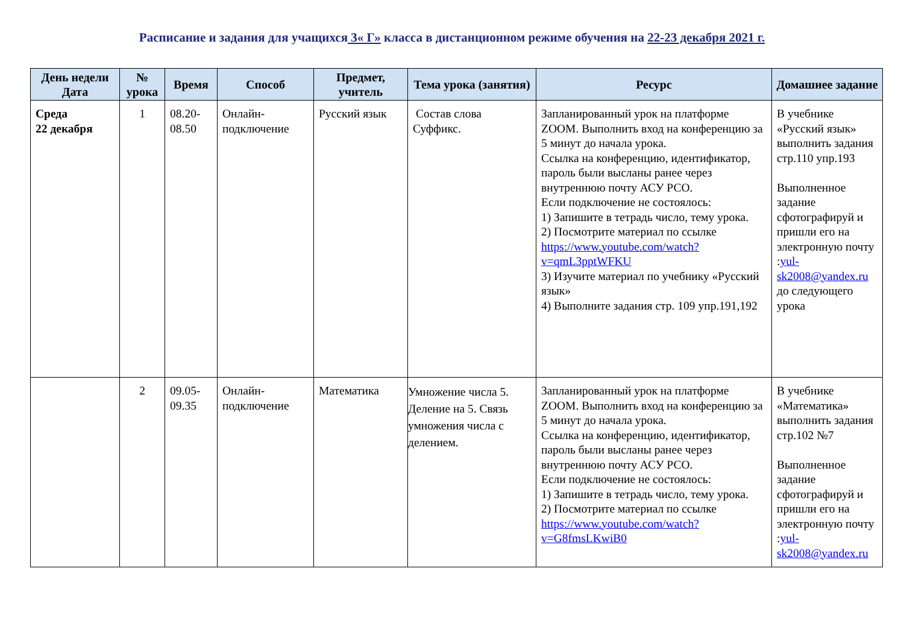Расписание и задания для учащихся 3« Г» класса в дистанционном режиме обучения на 22-23 декабря 2021 г.
| День недели Дата | № урока | Время | Способ | Предмет, учитель | Тема урока (занятия) | Ресурс | Домашнее задание |
| --- | --- | --- | --- | --- | --- | --- | --- |
| Среда 22 декабря | 1 | 08.20-08.50 | Онлайн-подключение | Русский язык | Состав слова Суффикс. | Запланированный урок на платформе ZOOM. Выполнить вход на конференцию за 5 минут до начала урока. Ссылка на конференцию, идентификатор, пароль были высланы ранее через внутреннюю почту АСУ РСО. Если подключение не состоялось: 1) Запишите в тетрадь число, тему урока. 2) Посмотрите материал по ссылке https://www.youtube.com/watch?v=qmL3pptWFKU 3) Изучите материал по учебнику «Русский язык» 4) Выполните задания стр. 109 упр.191,192 | В учебнике «Русский язык» выполнить задания стр.110 упр.193 Выполненное задание сфотографируй и пришли его на электронную почту : yul-sk2008@yandex.ru до следующего урока |
| | 2 | 09.05-09.35 | Онлайн-подключение | Математика | Умножение числа 5. Деление на 5. Связь умножения числа с делением. | Запланированный урок на платформе ZOOM. Выполнить вход на конференцию за 5 минут до начала урока. Ссылка на конференцию, идентификатор, пароль были высланы ранее через внутреннюю почту АСУ РСО. Если подключение не состоялось: 1) Запишите в тетрадь число, тему урока. 2) Посмотрите материал по ссылке https://www.youtube.com/watch?v=G8fmsLKwiB0 | В учебнике «Математика» выполнить задания стр.102 №7 Выполненное задание сфотографируй и пришли его на электронную почту : yul-sk2008@yandex.ru |